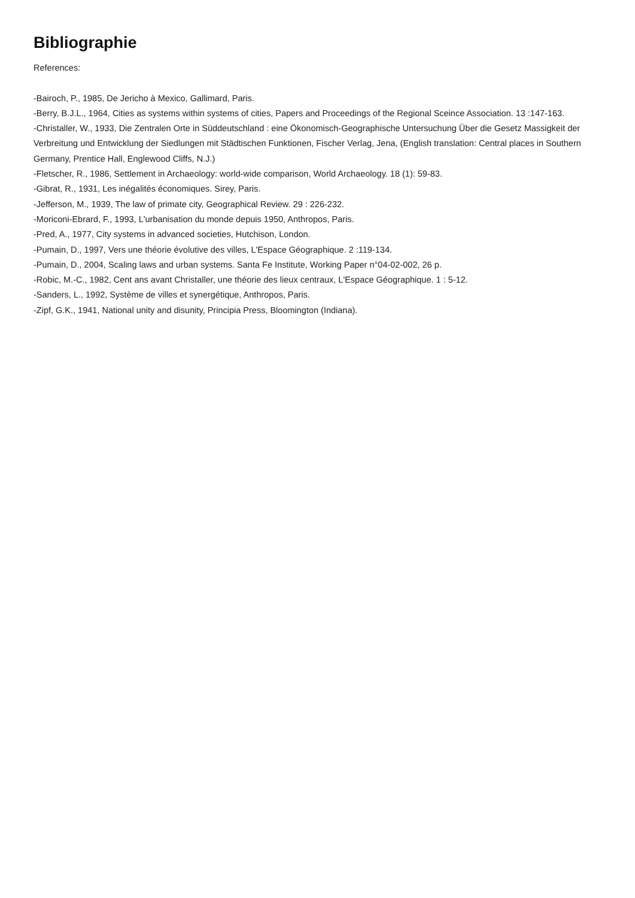Bibliographie
References:
-Bairoch, P., 1985, De Jericho à Mexico, Gallimard, Paris.
-Berry, B.J.L., 1964, Cities as systems within systems of cities, Papers and Proceedings of the Regional Sceince Association. 13 :147-163.
-Christaller, W., 1933, Die Zentralen Orte in Süddeutschland : eine Ökonomisch-Geographische Untersuchung Über die Gesetz Massigkeit der Verbreitung und Entwicklung der Siedlungen mit Städtischen Funktionen, Fischer Verlag, Jena, (English translation: Central places in Southern Germany, Prentice Hall, Englewood Cliffs, N.J.)
-Fletscher, R., 1986, Settlement in Archaeology: world-wide comparison, World Archaeology. 18 (1): 59-83.
-Gibrat, R., 1931, Les inégalités économiques. Sirey, Paris.
-Jefferson, M., 1939, The law of primate city, Geographical Review. 29 : 226-232.
-Moriconi-Ebrard, F., 1993, L'urbanisation du monde depuis 1950, Anthropos, Paris.
-Pred, A., 1977, City systems in advanced societies, Hutchison, London.
-Pumain, D., 1997, Vers une théorie évolutive des villes, L'Espace Géographique. 2 :119-134.
-Pumain, D., 2004, Scaling laws and urban systems. Santa Fe Institute, Working Paper n°04-02-002, 26 p.
-Robic, M.-C., 1982, Cent ans avant Christaller, une théorie des lieux centraux, L'Espace Géographique. 1 : 5-12.
-Sanders, L., 1992, Système de villes et synergétique, Anthropos, Paris.
-Zipf, G.K., 1941, National unity and disunity, Principia Press, Bloomington (Indiana).